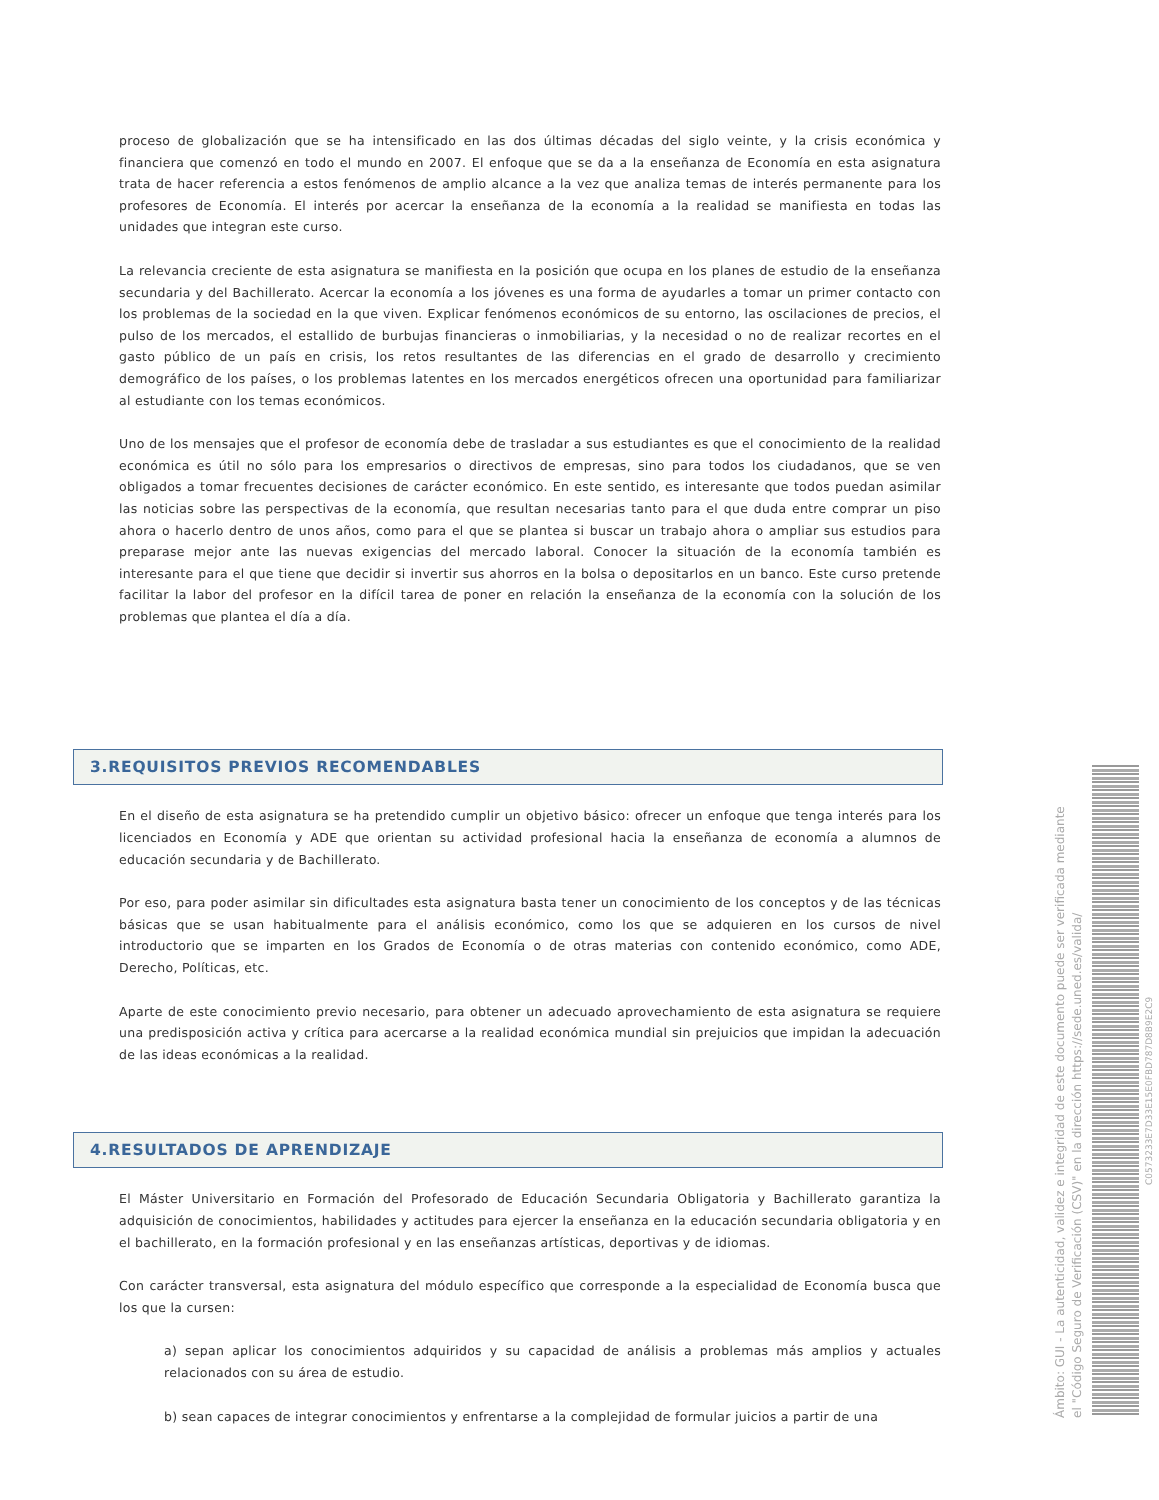proceso de globalización que se ha intensificado en las dos últimas décadas del siglo veinte, y la crisis económica y financiera que comenzó en todo el mundo en 2007. El enfoque que se da a la enseñanza de Economía en esta asignatura trata de hacer referencia a estos fenómenos de amplio alcance a la vez que analiza temas de interés permanente para los profesores de Economía. El interés por acercar la enseñanza de la economía a la realidad se manifiesta en todas las unidades que integran este curso.
La relevancia creciente de esta asignatura se manifiesta en la posición que ocupa en los planes de estudio de la enseñanza secundaria y del Bachillerato. Acercar la economía a los jóvenes es una forma de ayudarles a tomar un primer contacto con los problemas de la sociedad en la que viven. Explicar fenómenos económicos de su entorno, las oscilaciones de precios, el pulso de los mercados, el estallido de burbujas financieras o inmobiliarias, y la necesidad o no de realizar recortes en el gasto público de un país en crisis, los retos resultantes de las diferencias en el grado de desarrollo y crecimiento demográfico de los países, o los problemas latentes en los mercados energéticos ofrecen una oportunidad para familiarizar al estudiante con los temas económicos.
Uno de los mensajes que el profesor de economía debe de trasladar a sus estudiantes es que el conocimiento de la realidad económica es útil no sólo para los empresarios o directivos de empresas, sino para todos los ciudadanos, que se ven obligados a tomar frecuentes decisiones de carácter económico. En este sentido, es interesante que todos puedan asimilar las noticias sobre las perspectivas de la economía, que resultan necesarias tanto para el que duda entre comprar un piso ahora o hacerlo dentro de unos años, como para el que se plantea si buscar un trabajo ahora o ampliar sus estudios para preparase mejor ante las nuevas exigencias del mercado laboral. Conocer la situación de la economía también es interesante para el que tiene que decidir si invertir sus ahorros en la bolsa o depositarlos en un banco. Este curso pretende facilitar la labor del profesor en la difícil tarea de poner en relación la enseñanza de la economía con la solución de los problemas que plantea el día a día.
3.REQUISITOS PREVIOS RECOMENDABLES
En el diseño de esta asignatura se ha pretendido cumplir un objetivo básico: ofrecer un enfoque que tenga interés para los licenciados en Economía y ADE que orientan su actividad profesional hacia la enseñanza de economía a alumnos de educación secundaria y de Bachillerato.
Por eso, para poder asimilar sin dificultades esta asignatura basta tener un conocimiento de los conceptos y de las técnicas básicas que se usan habitualmente para el análisis económico, como los que se adquieren en los cursos de nivel introductorio que se imparten en los Grados de Economía o de otras materias con contenido económico, como ADE, Derecho, Políticas, etc.
Aparte de este conocimiento previo necesario, para obtener un adecuado aprovechamiento de esta asignatura se requiere una predisposición activa y crítica para acercarse a la realidad económica mundial sin prejuicios que impidan la adecuación de las ideas económicas a la realidad.
4.RESULTADOS DE APRENDIZAJE
El Máster Universitario en Formación del Profesorado de Educación Secundaria Obligatoria y Bachillerato garantiza la adquisición de conocimientos, habilidades y actitudes para ejercer la enseñanza en la educación secundaria obligatoria y en el bachillerato, en la formación profesional y en las enseñanzas artísticas, deportivas y de idiomas.
Con carácter transversal, esta asignatura del módulo específico que corresponde a la especialidad de Economía busca que los que la cursen:
a) sepan aplicar los conocimientos adquiridos y su capacidad de análisis a problemas más amplios y actuales relacionados con su área de estudio.
b) sean capaces de integrar conocimientos y enfrentarse a la complejidad de formular juicios a partir de una
Ámbito: GUI - La autenticidad, validez e integridad de este documento puede ser verificada mediante
el "Código Seguro de Verificación (CSV)" en la dirección https://sede.uned.es/valida/
C0573233E7D33E15E0FBD787D8B9E2C9